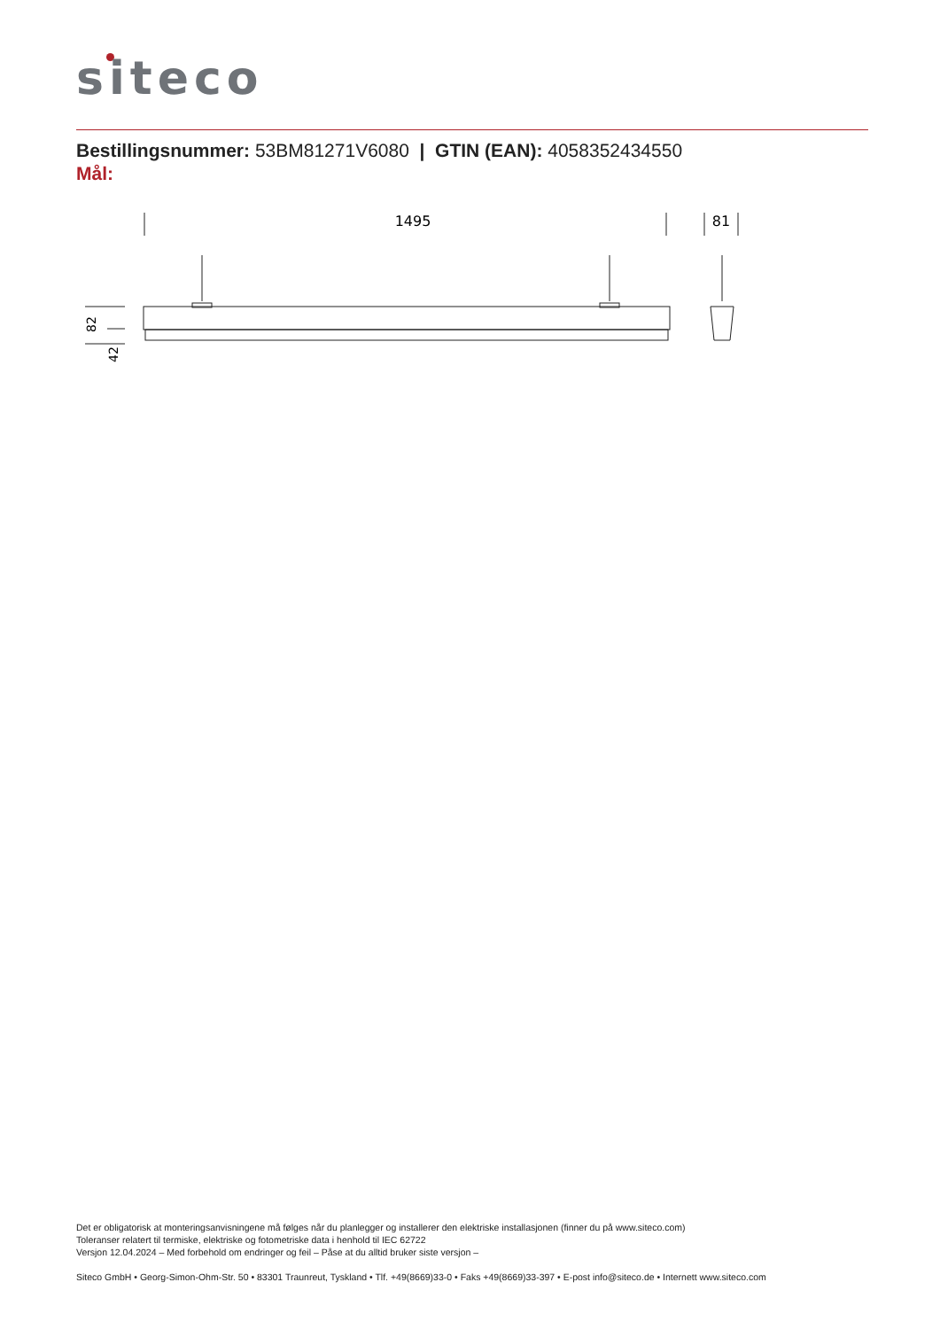siteco
Bestillingsnummer: 53BM81271V6080 | GTIN (EAN): 4058352434550
Mål:
1495
81
82
42
Det er obligatorisk at monteringsanvisningene må følges når du planlegger og installerer den elektriske installasjonen (finner du på www.siteco.com)
Toleranser relatert til termiske, elektriske og fotometriske data i henhold til IEC 62722
Versjon 12.04.2024 – Med forbehold om endringer og feil – Påse at du alltid bruker siste versjon –
Siteco GmbH • Georg-Simon-Ohm-Str. 50 • 83301 Traunreut, Tyskland • Tlf. +49(8669)33-0 • Faks +49(8669)33-397 • E-post info@siteco.de • Internett www.siteco.com